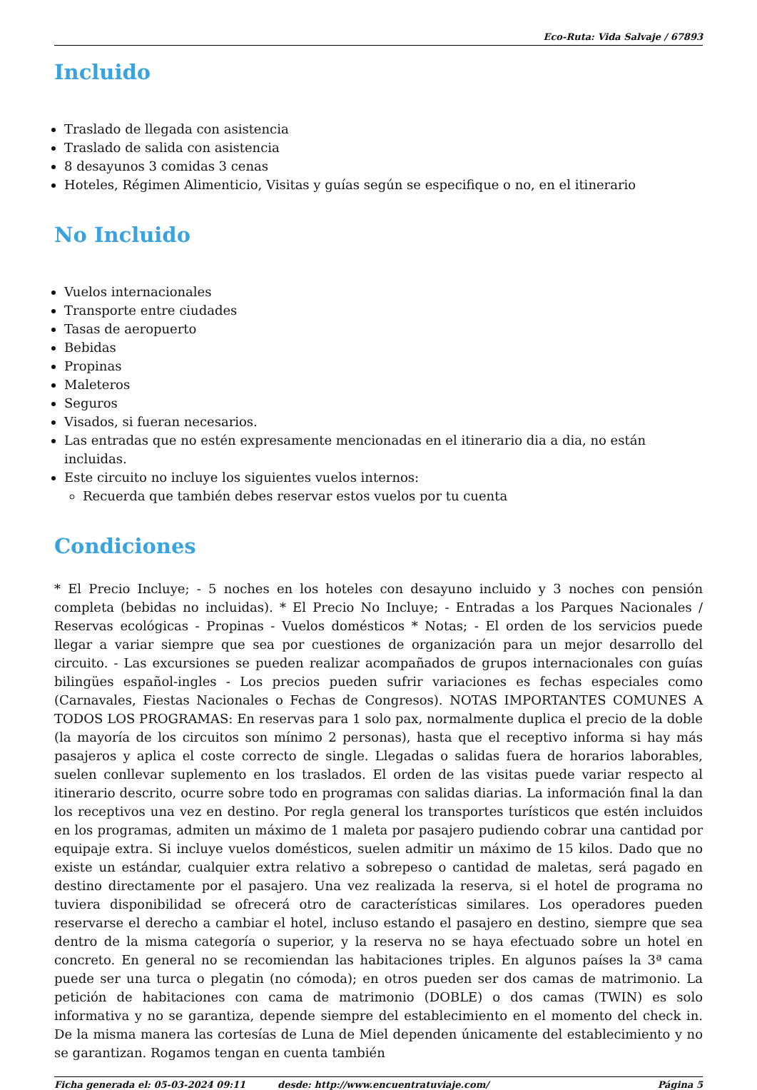Eco-Ruta: Vida Salvaje / 67893
Incluido
Traslado de llegada con asistencia
Traslado de salida con asistencia
8 desayunos 3 comidas 3 cenas
Hoteles, Régimen Alimenticio, Visitas y guías según se especifique o no, en el itinerario
No Incluido
Vuelos internacionales
Transporte entre ciudades
Tasas de aeropuerto
Bebidas
Propinas
Maleteros
Seguros
Visados, si fueran necesarios.
Las entradas que no estén expresamente mencionadas en el itinerario dia a dia, no están incluidas.
Este circuito no incluye los siguientes vuelos internos:
Recuerda que también debes reservar estos vuelos por tu cuenta
Condiciones
* El Precio Incluye; - 5 noches en los hoteles con desayuno incluido y 3 noches con pensión completa (bebidas no incluidas). * El Precio No Incluye; - Entradas a los Parques Nacionales / Reservas ecológicas - Propinas - Vuelos domésticos * Notas; - El orden de los servicios puede llegar a variar siempre que sea por cuestiones de organización para un mejor desarrollo del circuito. - Las excursiones se pueden realizar acompañados de grupos internacionales con guías bilingües español-ingles - Los precios pueden sufrir variaciones es fechas especiales como (Carnavales, Fiestas Nacionales o Fechas de Congresos). NOTAS IMPORTANTES COMUNES A TODOS LOS PROGRAMAS: En reservas para 1 solo pax, normalmente duplica el precio de la doble (la mayoría de los circuitos son mínimo 2 personas), hasta que el receptivo informa si hay más pasajeros y aplica el coste correcto de single. Llegadas o salidas fuera de horarios laborables, suelen conllevar suplemento en los traslados. El orden de las visitas puede variar respecto al itinerario descrito, ocurre sobre todo en programas con salidas diarias. La información final la dan los receptivos una vez en destino. Por regla general los transportes turísticos que estén incluidos en los programas, admiten un máximo de 1 maleta por pasajero pudiendo cobrar una cantidad por equipaje extra. Si incluye vuelos domésticos, suelen admitir un máximo de 15 kilos. Dado que no existe un estándar, cualquier extra relativo a sobrepeso o cantidad de maletas, será pagado en destino directamente por el pasajero. Una vez realizada la reserva, si el hotel de programa no tuviera disponibilidad se ofrecerá otro de características similares. Los operadores pueden reservarse el derecho a cambiar el hotel, incluso estando el pasajero en destino, siempre que sea dentro de la misma categoría o superior, y la reserva no se haya efectuado sobre un hotel en concreto. En general no se recomiendan las habitaciones triples. En algunos países la 3ª cama puede ser una turca o plegatin (no cómoda); en otros pueden ser dos camas de matrimonio. La petición de habitaciones con cama de matrimonio (DOBLE) o dos camas (TWIN) es solo informativa y no se garantiza, depende siempre del establecimiento en el momento del check in. De la misma manera las cortesías de Luna de Miel dependen únicamente del establecimiento y no se garantizan. Rogamos tengan en cuenta también
Ficha generada el: 05-03-2024 09:11 desde: http://www.encuentratuviaje.com/ Página 5